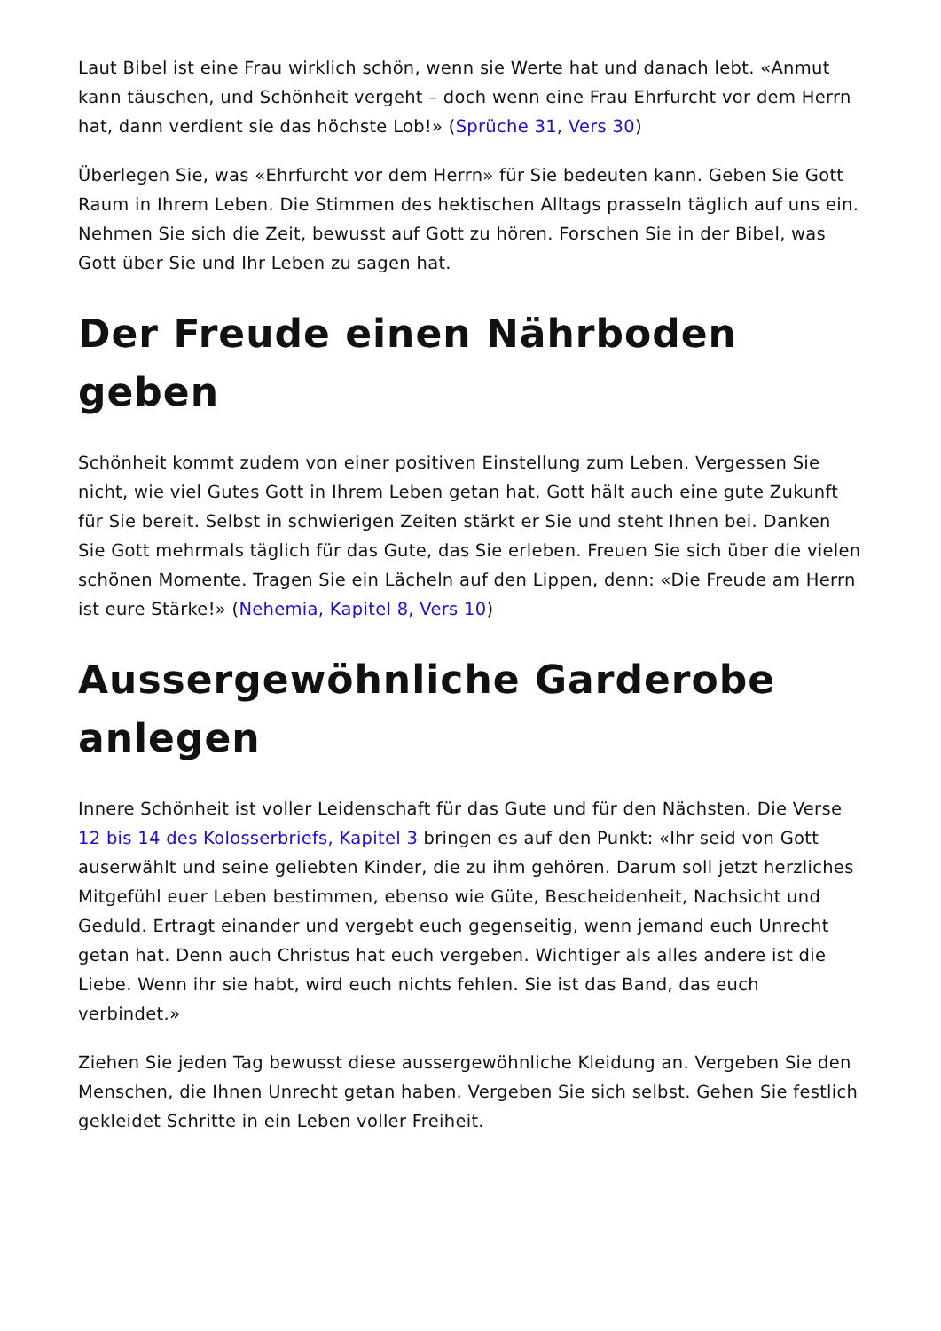Laut Bibel ist eine Frau wirklich schön, wenn sie Werte hat und danach lebt. «Anmut kann täuschen, und Schönheit vergeht – doch wenn eine Frau Ehrfurcht vor dem Herrn hat, dann verdient sie das höchste Lob!» (Sprüche 31, Vers 30)
Überlegen Sie, was «Ehrfurcht vor dem Herrn» für Sie bedeuten kann. Geben Sie Gott Raum in Ihrem Leben. Die Stimmen des hektischen Alltags prasseln täglich auf uns ein. Nehmen Sie sich die Zeit, bewusst auf Gott zu hören. Forschen Sie in der Bibel, was Gott über Sie und Ihr Leben zu sagen hat.
Der Freude einen Nährboden geben
Schönheit kommt zudem von einer positiven Einstellung zum Leben. Vergessen Sie nicht, wie viel Gutes Gott in Ihrem Leben getan hat. Gott hält auch eine gute Zukunft für Sie bereit. Selbst in schwierigen Zeiten stärkt er Sie und steht Ihnen bei. Danken Sie Gott mehrmals täglich für das Gute, das Sie erleben. Freuen Sie sich über die vielen schönen Momente. Tragen Sie ein Lächeln auf den Lippen, denn: «Die Freude am Herrn ist eure Stärke!» (Nehemia, Kapitel 8, Vers 10)
Aussergewöhnliche Garderobe anlegen
Innere Schönheit ist voller Leidenschaft für das Gute und für den Nächsten. Die Verse 12 bis 14 des Kolosserbriefs, Kapitel 3 bringen es auf den Punkt: «Ihr seid von Gott auserwählt und seine geliebten Kinder, die zu ihm gehören. Darum soll jetzt herzliches Mitgefühl euer Leben bestimmen, ebenso wie Güte, Bescheidenheit, Nachsicht und Geduld. Ertragt einander und vergebt euch gegenseitig, wenn jemand euch Unrecht getan hat. Denn auch Christus hat euch vergeben. Wichtiger als alles andere ist die Liebe. Wenn ihr sie habt, wird euch nichts fehlen. Sie ist das Band, das euch verbindet.»
Ziehen Sie jeden Tag bewusst diese aussergewöhnliche Kleidung an. Vergeben Sie den Menschen, die Ihnen Unrecht getan haben. Vergeben Sie sich selbst. Gehen Sie festlich gekleidet Schritte in ein Leben voller Freiheit.